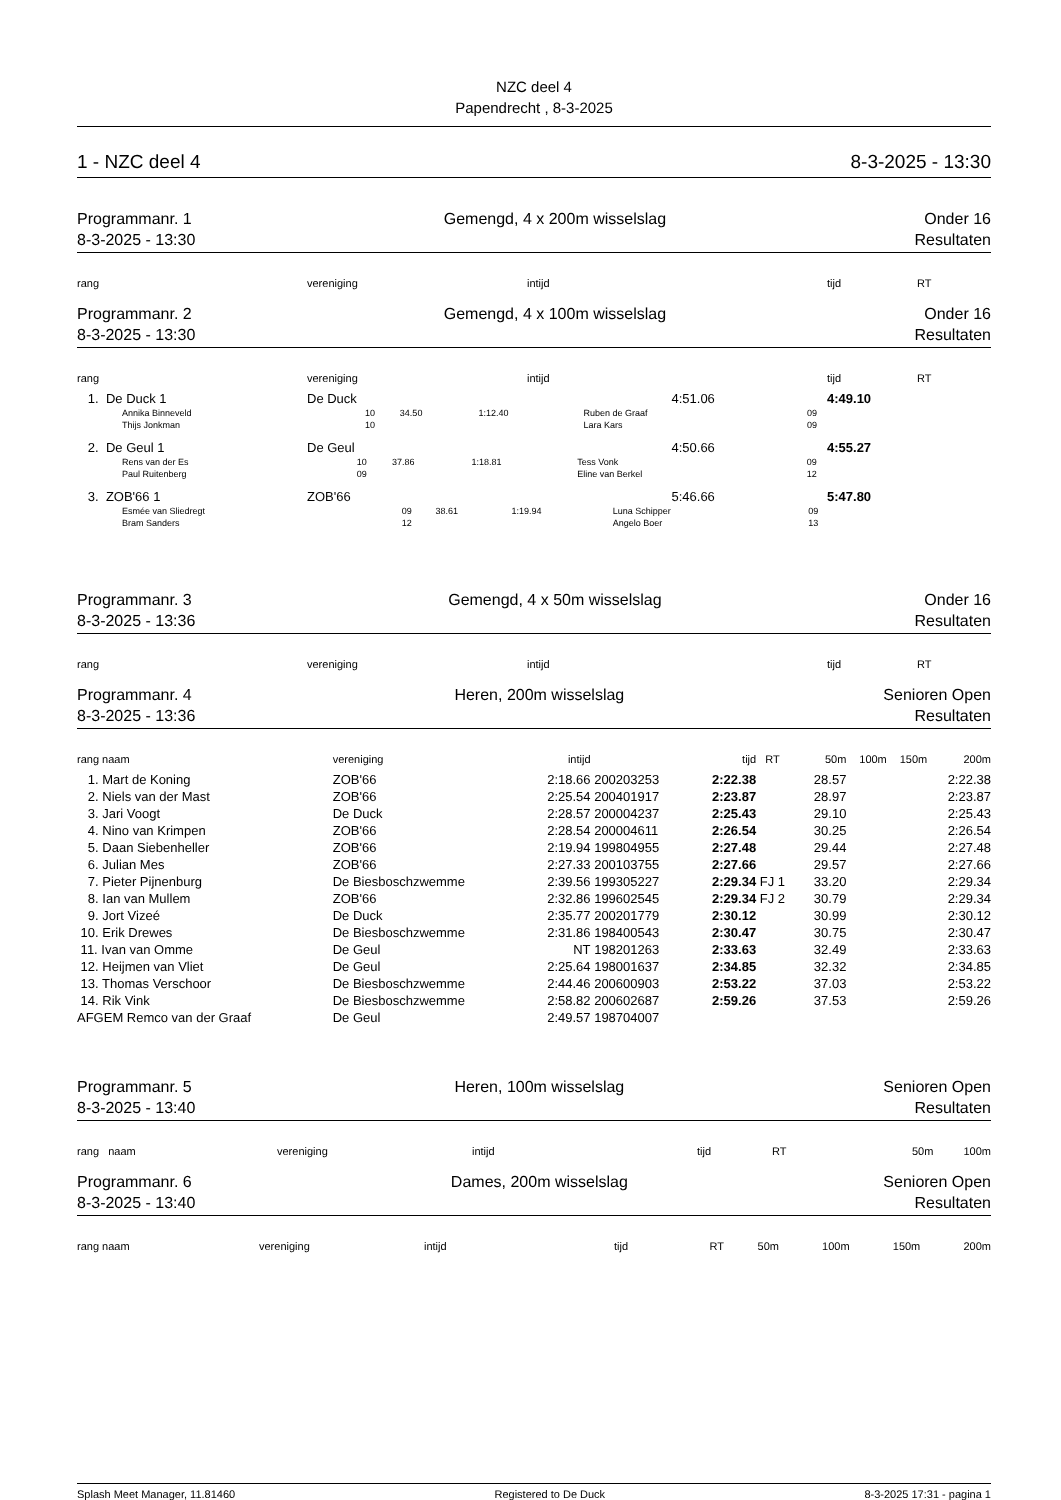NZC deel 4
Papendrecht , 8-3-2025
1 - NZC deel 4 8-3-2025 - 13:30
Programmanr. 1
8-3-2025 - 13:30
Gemengd, 4 x 200m wisselslag Onder 16
Resultaten
| rang | vereniging | intijd | tijd | RT |
| --- | --- | --- | --- | --- |
Programmanr. 2
8-3-2025 - 13:30
Gemengd, 4 x 100m wisselslag Onder 16
Resultaten
| rang | vereniging | intijd | tijd | RT |
| --- | --- | --- | --- | --- |
| 1. De Duck 1 | De Duck | 4:51.06 | 4:49.10 | |
| Annika Binneveld | 10 | 34.50 | 1:12.40 | Ruben de Graaf | 09 |
| Thijs Jonkman | 10 | | | Lara Kars | 09 |
| 2. De Geul 1 | De Geul | 4:50.66 | 4:55.27 |
| Rens van der Es | 10 | 37.86 | 1:18.81 | Tess Vonk | 09 |
| Paul Ruitenberg | 09 | | | Eline van Berkel | 12 |
| 3. ZOB'66 1 | ZOB'66 | 5:46.66 | 5:47.80 |
| Esmée van Sliedregt | 09 | 38.61 | 1:19.94 | Luna Schipper | 09 |
| Bram Sanders | 12 | | | Angelo Boer | 13 |
Programmanr. 3
8-3-2025 - 13:36
Gemengd, 4 x 50m wisselslag Onder 16
Resultaten
| rang | vereniging | intijd | tijd | RT |
| --- | --- | --- | --- | --- |
Programmanr. 4
8-3-2025 - 13:36
Heren, 200m wisselslag Senioren Open
Resultaten
| rang naam | vereniging | intijd | | tijd | RT | 50m | 100m | 150m | 200m |
| --- | --- | --- | --- | --- | --- | --- | --- | --- | --- |
| 1. Mart de Koning | ZOB'66 | 2:18.66 | 200203253 | 2:22.38 | | 28.57 | | | 2:22.38 |
| 2. Niels van der Mast | ZOB'66 | 2:25.54 | 200401917 | 2:23.87 | | 28.97 | | | 2:23.87 |
| 3. Jari Voogt | De Duck | 2:28.57 | 200004237 | 2:25.43 | | 29.10 | | | 2:25.43 |
| 4. Nino van Krimpen | ZOB'66 | 2:28.54 | 200004611 | 2:26.54 | | 30.25 | | | 2:26.54 |
| 5. Daan Siebenheller | ZOB'66 | 2:19.94 | 199804955 | 2:27.48 | | 29.44 | | | 2:27.48 |
| 6. Julian Mes | ZOB'66 | 2:27.33 | 200103755 | 2:27.66 | | 29.57 | | | 2:27.66 |
| 7. Pieter Pijnenburg | De Biesboschzwemme | 2:39.56 | 199305227 | 2:29.34 | FJ 1 | 33.20 | | | 2:29.34 |
| 8. Ian van Mullem | ZOB'66 | 2:32.86 | 199602545 | 2:29.34 | FJ 2 | 30.79 | | | 2:29.34 |
| 9. Jort Vizeé | De Duck | 2:35.77 | 200201779 | 2:30.12 | | 30.99 | | | 2:30.12 |
| 10. Erik Drewes | De Biesboschzwemme | 2:31.86 | 198400543 | 2:30.47 | | 30.75 | | | 2:30.47 |
| 11. Ivan van Omme | De Geul | NT | 198201263 | 2:33.63 | | 32.49 | | | 2:33.63 |
| 12. Heijmen van Vliet | De Geul | 2:25.64 | 198001637 | 2:34.85 | | 32.32 | | | 2:34.85 |
| 13. Thomas Verschoor | De Biesboschzwemme | 2:44.46 | 200600903 | 2:53.22 | | 37.03 | | | 2:53.22 |
| 14. Rik Vink | De Biesboschzwemme | 2:58.82 | 200602687 | 2:59.26 | | 37.53 | | | 2:59.26 |
| AFGEM Remco van der Graaf | De Geul | 2:49.57 | 198704007 | | | | | | |
Programmanr. 5
8-3-2025 - 13:40
Heren, 100m wisselslag Senioren Open
Resultaten
| rang naam | vereniging | intijd | tijd | RT | 50m | 100m |
| --- | --- | --- | --- | --- | --- | --- |
Programmanr. 6
8-3-2025 - 13:40
Dames, 200m wisselslag Senioren Open
Resultaten
| rang naam | vereniging | intijd | tijd | RT | 50m | 100m | 150m | 200m |
| --- | --- | --- | --- | --- | --- | --- | --- | --- |
Splash Meet Manager, 11.81460 Registered to De Duck 8-3-2025 17:31 - pagina 1